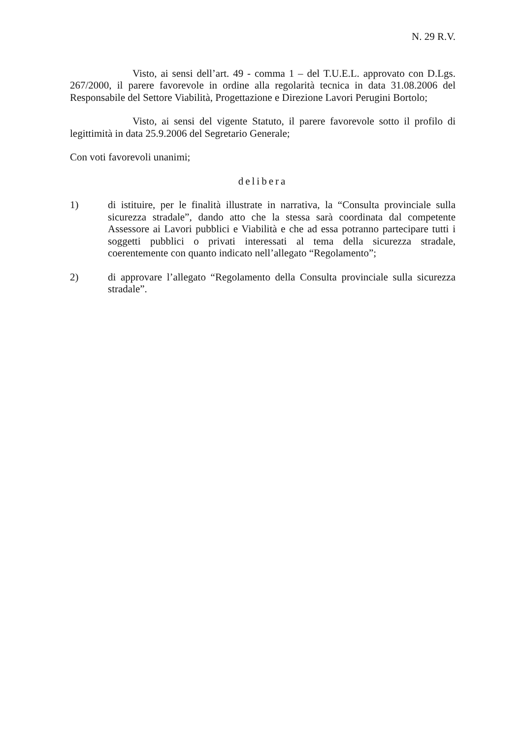N. 29 R.V.
Visto, ai sensi dell’art. 49 - comma 1 – del T.U.E.L. approvato con D.Lgs. 267/2000, il parere favorevole in ordine alla regolarità tecnica in data 31.08.2006 del Responsabile del Settore Viabilità, Progettazione e Direzione Lavori Perugini Bortolo;
Visto, ai sensi del vigente Statuto, il parere favorevole sotto il profilo di legittimità in data 25.9.2006 del Segretario Generale;
Con voti favorevoli unanimi;
delibera
1) di istituire, per le finalità illustrate in narrativa, la “Consulta provinciale sulla sicurezza stradale”, dando atto che la stessa sarà coordinata dal competente Assessore ai Lavori pubblici e Viabilità e che ad essa potranno partecipare tutti i soggetti pubblici o privati interessati al tema della sicurezza stradale, coerentemente con quanto indicato nell’allegato “Regolamento”;
2) di approvare l’allegato “Regolamento della Consulta provinciale sulla sicurezza stradale”.